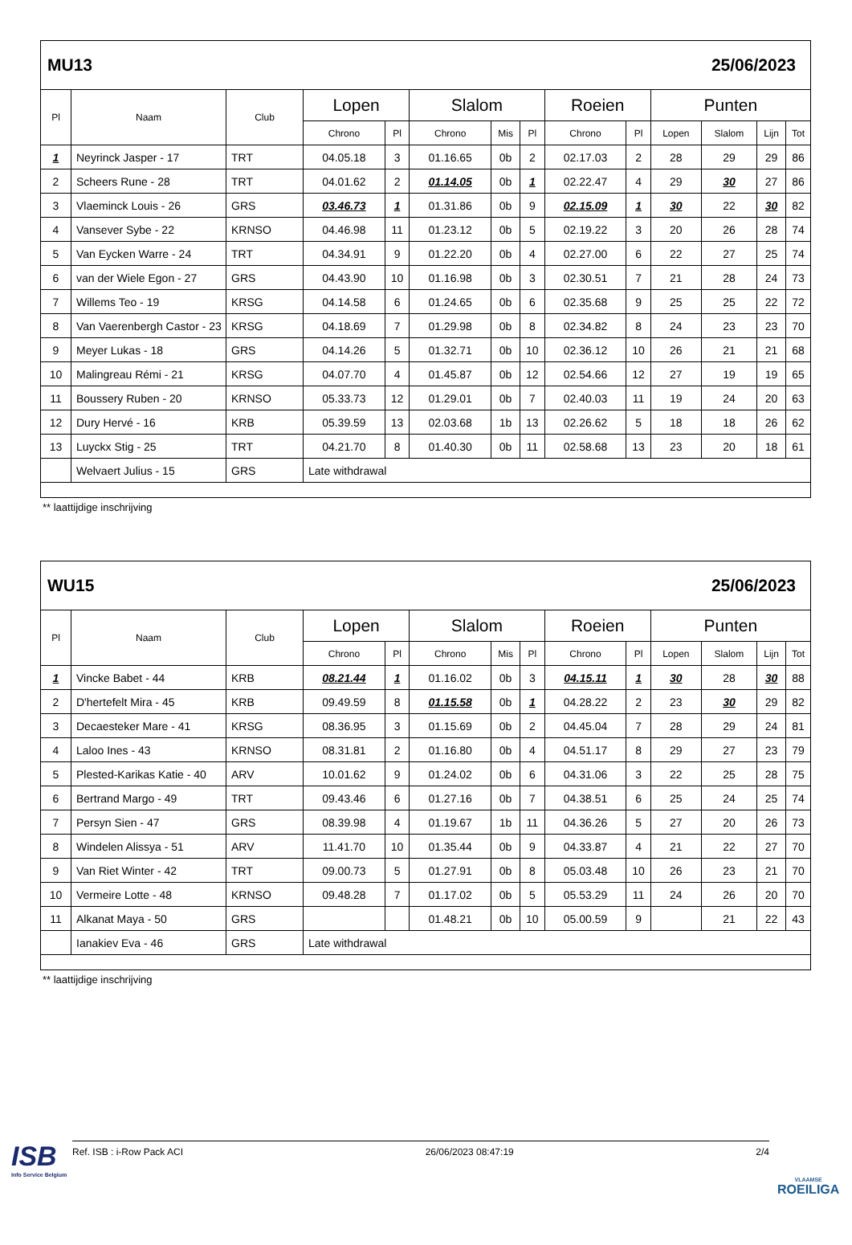MU13 25/06/2023
| Pl | Naam | Club | Lopen | | Slalom | | | Roeien | | Punten | | | |
| --- | --- | --- | --- | --- | --- | --- | --- | --- | --- | --- | --- | --- | --- |
| | | | Chrono | Pl | Chrono | Mis | Pl | Chrono | Pl | Lopen | Slalom | Lijn | Tot |
| 1 | Neyrinck Jasper - 17 | TRT | 04.05.18 | 3 | 01.16.65 | 0b | 2 | 02.17.03 | 2 | 28 | 29 | 29 | 86 |
| 2 | Scheers Rune - 28 | TRT | 04.01.62 | 2 | 01.14.05 | 0b | 1 | 02.22.47 | 4 | 29 | 30 | 27 | 86 |
| 3 | Vlaeminck Louis - 26 | GRS | 03.46.73 | 1 | 01.31.86 | 0b | 9 | 02.15.09 | 1 | 30 | 22 | 30 | 82 |
| 4 | Vansever Sybe - 22 | KRNSO | 04.46.98 | 11 | 01.23.12 | 0b | 5 | 02.19.22 | 3 | 20 | 26 | 28 | 74 |
| 5 | Van Eycken Warre - 24 | TRT | 04.34.91 | 9 | 01.22.20 | 0b | 4 | 02.27.00 | 6 | 22 | 27 | 25 | 74 |
| 6 | van der Wiele Egon - 27 | GRS | 04.43.90 | 10 | 01.16.98 | 0b | 3 | 02.30.51 | 7 | 21 | 28 | 24 | 73 |
| 7 | Willems Teo - 19 | KRSG | 04.14.58 | 6 | 01.24.65 | 0b | 6 | 02.35.68 | 9 | 25 | 25 | 22 | 72 |
| 8 | Van Vaerenbergh Castor - 23 | KRSG | 04.18.69 | 7 | 01.29.98 | 0b | 8 | 02.34.82 | 8 | 24 | 23 | 23 | 70 |
| 9 | Meyer Lukas - 18 | GRS | 04.14.26 | 5 | 01.32.71 | 0b | 10 | 02.36.12 | 10 | 26 | 21 | 21 | 68 |
| 10 | Malingreau Rémi - 21 | KRSG | 04.07.70 | 4 | 01.45.87 | 0b | 12 | 02.54.66 | 12 | 27 | 19 | 19 | 65 |
| 11 | Boussery Ruben - 20 | KRNSO | 05.33.73 | 12 | 01.29.01 | 0b | 7 | 02.40.03 | 11 | 19 | 24 | 20 | 63 |
| 12 | Dury Hervé - 16 | KRB | 05.39.59 | 13 | 02.03.68 | 1b | 13 | 02.26.62 | 5 | 18 | 18 | 26 | 62 |
| 13 | Luyckx Stig - 25 | TRT | 04.21.70 | 8 | 01.40.30 | 0b | 11 | 02.58.68 | 13 | 23 | 20 | 18 | 61 |
| | Welvaert Julius - 15 | GRS | Late withdrawal | | | | | | | | | | |
** laattijdige inschrijving
WU15 25/06/2023
| Pl | Naam | Club | Lopen | | Slalom | | | Roeien | | Punten | | | |
| --- | --- | --- | --- | --- | --- | --- | --- | --- | --- | --- | --- | --- | --- |
| | | | Chrono | Pl | Chrono | Mis | Pl | Chrono | Pl | Lopen | Slalom | Lijn | Tot |
| 1 | Vincke Babet - 44 | KRB | 08.21.44 | 1 | 01.16.02 | 0b | 3 | 04.15.11 | 1 | 30 | 28 | 30 | 88 |
| 2 | D'hertefelt Mira - 45 | KRB | 09.49.59 | 8 | 01.15.58 | 0b | 1 | 04.28.22 | 2 | 23 | 30 | 29 | 82 |
| 3 | Decaesteker Mare - 41 | KRSG | 08.36.95 | 3 | 01.15.69 | 0b | 2 | 04.45.04 | 7 | 28 | 29 | 24 | 81 |
| 4 | Laloo Ines - 43 | KRNSO | 08.31.81 | 2 | 01.16.80 | 0b | 4 | 04.51.17 | 8 | 29 | 27 | 23 | 79 |
| 5 | Plested-Karikas Katie - 40 | ARV | 10.01.62 | 9 | 01.24.02 | 0b | 6 | 04.31.06 | 3 | 22 | 25 | 28 | 75 |
| 6 | Bertrand Margo - 49 | TRT | 09.43.46 | 6 | 01.27.16 | 0b | 7 | 04.38.51 | 6 | 25 | 24 | 25 | 74 |
| 7 | Persyn Sien - 47 | GRS | 08.39.98 | 4 | 01.19.67 | 1b | 11 | 04.36.26 | 5 | 27 | 20 | 26 | 73 |
| 8 | Windelen Alissya - 51 | ARV | 11.41.70 | 10 | 01.35.44 | 0b | 9 | 04.33.87 | 4 | 21 | 22 | 27 | 70 |
| 9 | Van Riet Winter - 42 | TRT | 09.00.73 | 5 | 01.27.91 | 0b | 8 | 05.03.48 | 10 | 26 | 23 | 21 | 70 |
| 10 | Vermeire Lotte - 48 | KRNSO | 09.48.28 | 7 | 01.17.02 | 0b | 5 | 05.53.29 | 11 | 24 | 26 | 20 | 70 |
| 11 | Alkanat Maya - 50 | GRS | | | 01.48.21 | 0b | 10 | 05.00.59 | 9 | | 21 | 22 | 43 |
| | Ianakiev Eva - 46 | GRS | Late withdrawal | | | | | | | | | | |
** laattijdige inschrijving
ISB
Info Service Belgium
Ref. ISB : i-Row Pack ACI 26/06/2023 08:47:19 2/4
VLAAMSE
ROEILIGA